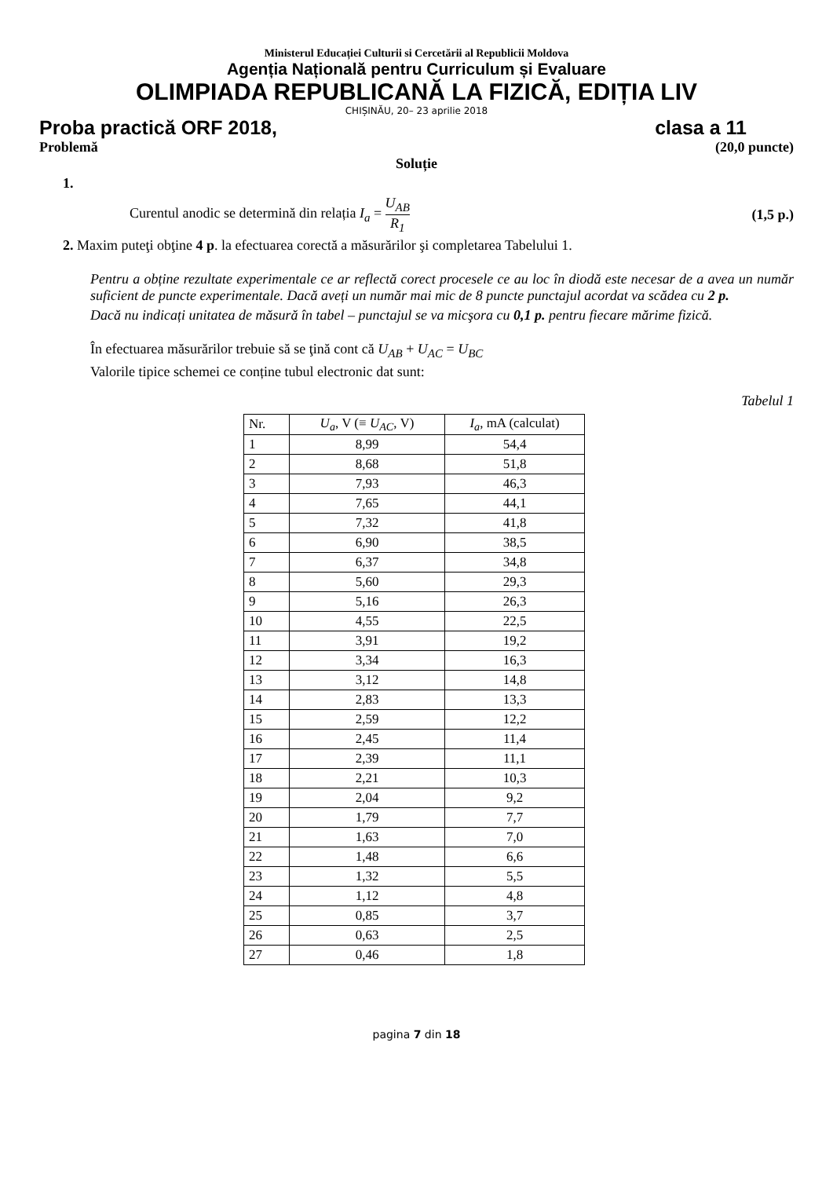Ministerul Educației Culturii si Cercetării al Republicii Moldova
Agenția Națională pentru Curriculum și Evaluare
OLIMPIADA REPUBLICANĂ LA FIZICĂ, EDIȚIA LIV
CHIȘINĂU, 20– 23 aprilie 2018
Proba practică ORF 2018, clasa a 11
Problemă (20,0 puncte)
Soluție
1.
Curentul anodic se determină din relația I<sub>a</sub> = U<sub>AB</sub> R<sub>1</sub> (1,5 p.)
2. Maxim puteţi obţine 4 p. la efectuarea corectă a măsurărilor şi completarea Tabelului 1.
Pentru a obține rezultate experimentale ce ar reflectă corect procesele ce au loc în diodă este necesar de a avea un număr suficient de puncte experimentale. Dacă aveți un număr mai mic de 8 puncte punctajul acordat va scădea cu 2 p.
Dacă nu indicați unitatea de măsură în tabel – punctajul se va micşora cu 0,1 p. pentru fiecare mărime fizică.
În efectuarea măsurărilor trebuie să se ţină cont că U<sub>AB</sub> + U<sub>AC</sub> = U<sub>BC</sub>
Valorile tipice schemei ce conține tubul electronic dat sunt:
Tabelul 1
| Nr. | U<sub>a</sub> , V (≡ U<sub>AC</sub> , V) | I<sub>a</sub> , mA (calculat) |
| --- | --- | --- |
| 1 | 8,99 | 54,4 |
| 2 | 8,68 | 51,8 |
| 3 | 7,93 | 46,3 |
| 4 | 7,65 | 44,1 |
| 5 | 7,32 | 41,8 |
| 6 | 6,90 | 38,5 |
| 7 | 6,37 | 34,8 |
| 8 | 5,60 | 29,3 |
| 9 | 5,16 | 26,3 |
| 10 | 4,55 | 22,5 |
| 11 | 3,91 | 19,2 |
| 12 | 3,34 | 16,3 |
| 13 | 3,12 | 14,8 |
| 14 | 2,83 | 13,3 |
| 15 | 2,59 | 12,2 |
| 16 | 2,45 | 11,4 |
| 17 | 2,39 | 11,1 |
| 18 | 2,21 | 10,3 |
| 19 | 2,04 | 9,2 |
| 20 | 1,79 | 7,7 |
| 21 | 1,63 | 7,0 |
| 22 | 1,48 | 6,6 |
| 23 | 1,32 | 5,5 |
| 24 | 1,12 | 4,8 |
| 25 | 0,85 | 3,7 |
| 26 | 0,63 | 2,5 |
| 27 | 0,46 | 1,8 |
pagina 7 din 18